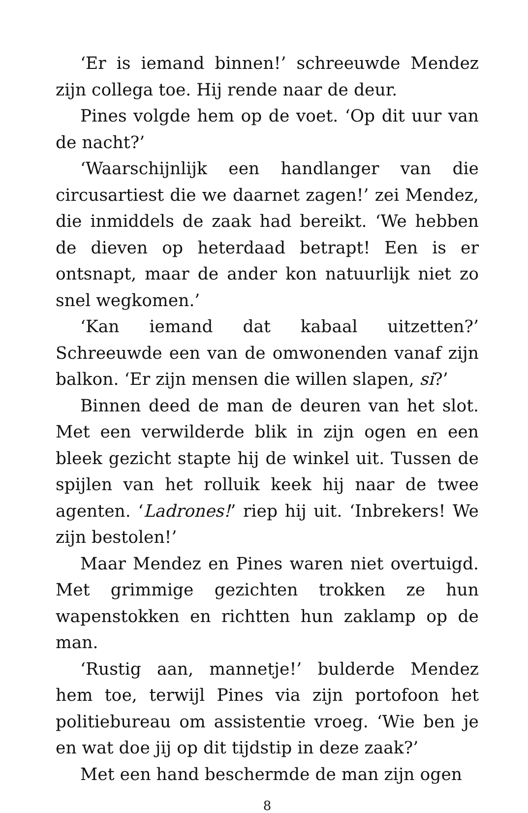‘Er is iemand binnen!’ schreeuwde Mendez zijn collega toe. Hij rende naar de deur.
Pines volgde hem op de voet. ‘Op dit uur van de nacht?’
‘Waarschijnlijk een handlanger van die circusartiest die we daarnet zagen!’ zei Mendez, die inmiddels de zaak had bereikt. ‘We hebben de dieven op heterdaad betrapt! Een is er ontsnapt, maar de ander kon natuurlijk niet zo snel wegkomen.’
‘Kan iemand dat kabaal uitzetten?’ Schreeuwde een van de omwonenden vanaf zijn balkon. ‘Er zijn mensen die willen slapen, si?’
Binnen deed de man de deuren van het slot. Met een verwilderde blik in zijn ogen en een bleek gezicht stapte hij de winkel uit. Tussen de spijlen van het rolluik keek hij naar de twee agenten. ‘Ladrones!’ riep hij uit. ‘Inbrekers! We zijn bestolen!’
Maar Mendez en Pines waren niet overtuigd. Met grimmige gezichten trokken ze hun wapenstokken en richtten hun zaklamp op de man.
‘Rustig aan, mannetje!’ bulderde Mendez hem toe, terwijl Pines via zijn portofoon het politiebureau om assistentie vroeg. ‘Wie ben je en wat doe jij op dit tijdstip in deze zaak?’
Met een hand beschermde de man zijn ogen
8